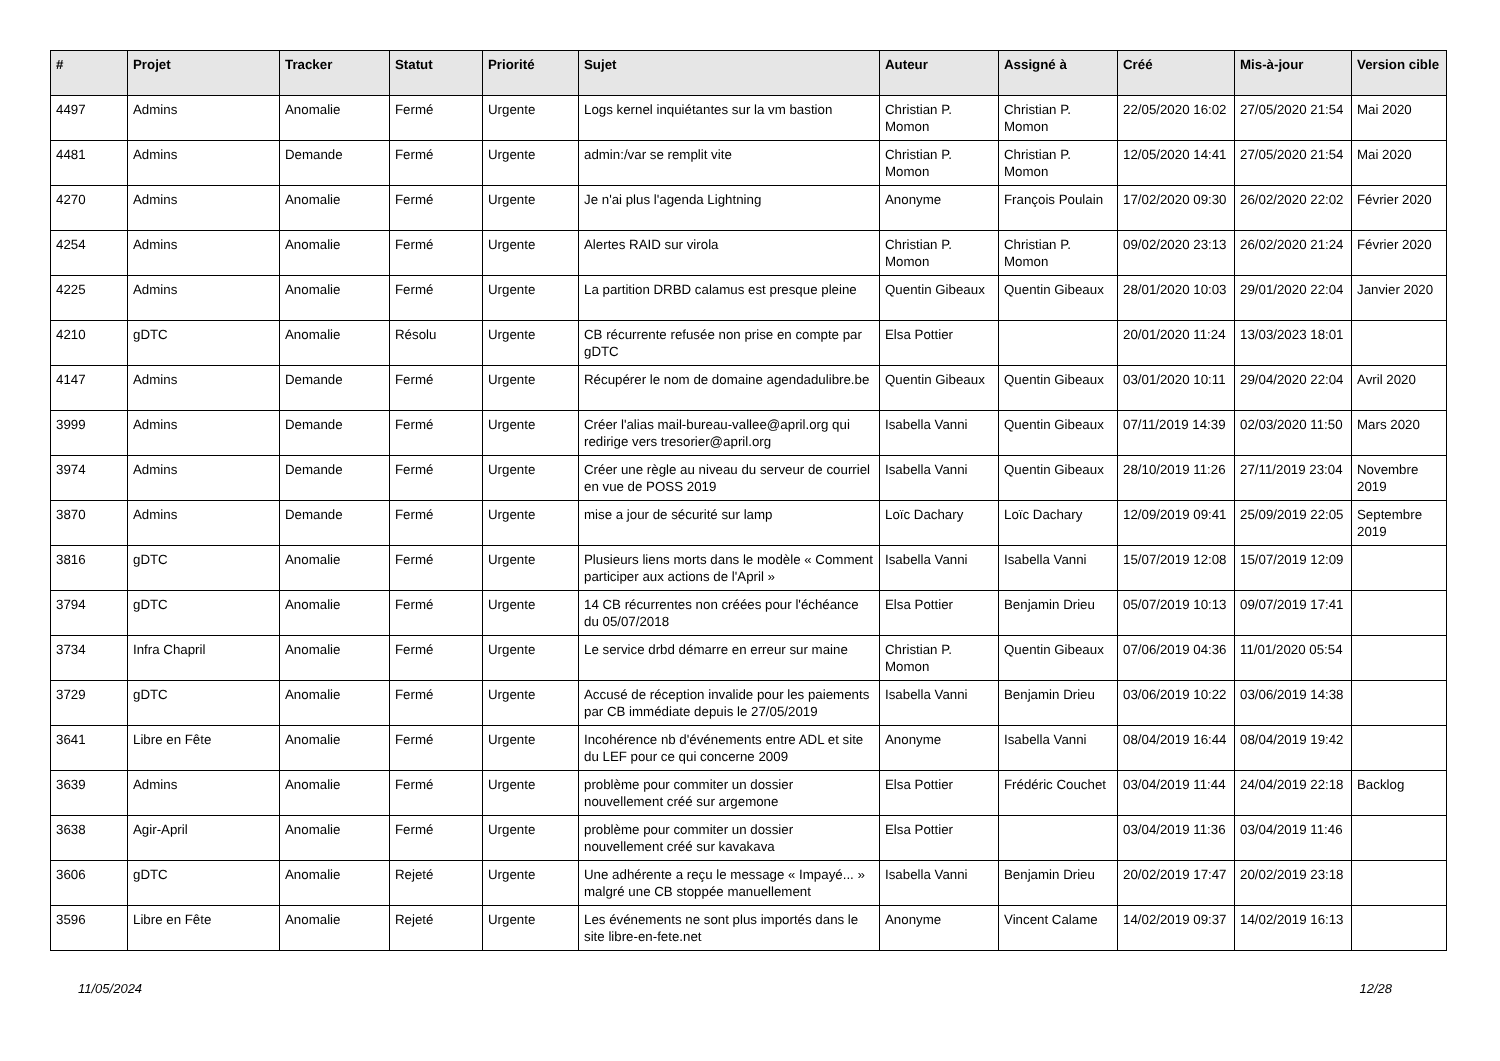| # | Projet | Tracker | Statut | Priorité | Sujet | Auteur | Assigné à | Créé | Mis-à-jour | Version cible |
| --- | --- | --- | --- | --- | --- | --- | --- | --- | --- | --- |
| 4497 | Admins | Anomalie | Fermé | Urgente | Logs kernel inquiétantes sur la vm bastion | Christian P. Momon | Christian P. Momon | 22/05/2020 16:02 | 27/05/2020 21:54 | Mai 2020 |
| 4481 | Admins | Demande | Fermé | Urgente | admin:/var se remplit vite | Christian P. Momon | Christian P. Momon | 12/05/2020 14:41 | 27/05/2020 21:54 | Mai 2020 |
| 4270 | Admins | Anomalie | Fermé | Urgente | Je n'ai plus l'agenda Lightning | Anonyme | François Poulain | 17/02/2020 09:30 | 26/02/2020 22:02 | Février 2020 |
| 4254 | Admins | Anomalie | Fermé | Urgente | Alertes RAID sur virola | Christian P. Momon | Christian P. Momon | 09/02/2020 23:13 | 26/02/2020 21:24 | Février 2020 |
| 4225 | Admins | Anomalie | Fermé | Urgente | La partition DRBD calamus est presque pleine | Quentin Gibeaux | Quentin Gibeaux | 28/01/2020 10:03 | 29/01/2020 22:04 | Janvier 2020 |
| 4210 | gDTC | Anomalie | Résolu | Urgente | CB récurrente refusée non prise en compte par gDTC | Elsa Pottier | | 20/01/2020 11:24 | 13/03/2023 18:01 | |
| 4147 | Admins | Demande | Fermé | Urgente | Récupérer le nom de domaine agendadulibre.be | Quentin Gibeaux | Quentin Gibeaux | 03/01/2020 10:11 | 29/04/2020 22:04 | Avril 2020 |
| 3999 | Admins | Demande | Fermé | Urgente | Créer l'alias mail-bureau-vallee@april.org qui redirige vers tresorier@april.org | Isabella Vanni | Quentin Gibeaux | 07/11/2019 14:39 | 02/03/2020 11:50 | Mars 2020 |
| 3974 | Admins | Demande | Fermé | Urgente | Créer une règle au niveau du serveur de courriel en vue de POSS 2019 | Isabella Vanni | Quentin Gibeaux | 28/10/2019 11:26 | 27/11/2019 23:04 | Novembre 2019 |
| 3870 | Admins | Demande | Fermé | Urgente | mise a jour de sécurité sur lamp | Loïc Dachary | Loïc Dachary | 12/09/2019 09:41 | 25/09/2019 22:05 | Septembre 2019 |
| 3816 | gDTC | Anomalie | Fermé | Urgente | Plusieurs liens morts dans le modèle « Comment participer aux actions de l'April » | Isabella Vanni | Isabella Vanni | 15/07/2019 12:08 | 15/07/2019 12:09 | |
| 3794 | gDTC | Anomalie | Fermé | Urgente | 14 CB récurrentes non créées pour l'échéance du 05/07/2018 | Elsa Pottier | Benjamin Drieu | 05/07/2019 10:13 | 09/07/2019 17:41 | |
| 3734 | Infra Chapril | Anomalie | Fermé | Urgente | Le service drbd démarre en erreur sur maine | Christian P. Momon | Quentin Gibeaux | 07/06/2019 04:36 | 11/01/2020 05:54 | |
| 3729 | gDTC | Anomalie | Fermé | Urgente | Accusé de réception invalide pour les paiements par CB immédiate depuis le 27/05/2019 | Isabella Vanni | Benjamin Drieu | 03/06/2019 10:22 | 03/06/2019 14:38 | |
| 3641 | Libre en Fête | Anomalie | Fermé | Urgente | Incohérence nb d'événements entre ADL et site du LEF pour ce qui concerne 2009 | Anonyme | Isabella Vanni | 08/04/2019 16:44 | 08/04/2019 19:42 | |
| 3639 | Admins | Anomalie | Fermé | Urgente | problème pour commiter un dossier nouvellement créé sur argemone | Elsa Pottier | Frédéric Couchet | 03/04/2019 11:44 | 24/04/2019 22:18 | Backlog |
| 3638 | Agir-April | Anomalie | Fermé | Urgente | problème pour commiter un dossier nouvellement créé sur kavakava | Elsa Pottier | | 03/04/2019 11:36 | 03/04/2019 11:46 | |
| 3606 | gDTC | Anomalie | Rejeté | Urgente | Une adhérente a reçu le message « Impayé... » malgré une CB stoppée manuellement | Isabella Vanni | Benjamin Drieu | 20/02/2019 17:47 | 20/02/2019 23:18 | |
| 3596 | Libre en Fête | Anomalie | Rejeté | Urgente | Les événements ne sont plus importés dans le site libre-en-fete.net | Anonyme | Vincent Calame | 14/02/2019 09:37 | 14/02/2019 16:13 | |
11/05/2024 12/28